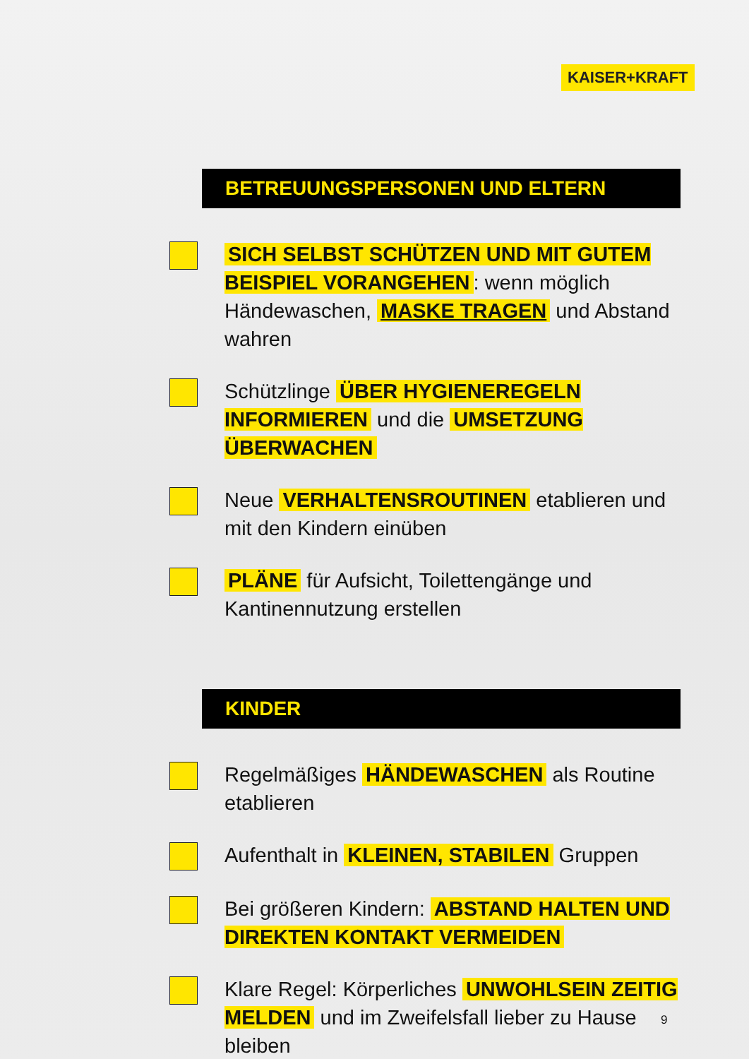KAISER+KRAFT
BETREUUNGSPERSONEN UND ELTERN
SICH SELBST SCHÜTZEN UND MIT GUTEM BEISPIEL VORANGEHEN: wenn möglich Händewaschen, MASKE TRAGEN und Abstand wahren
Schützlinge ÜBER HYGIENEREGELN INFORMIEREN und die UMSETZUNG ÜBERWACHEN
Neue VERHALTENSROUTINEN etablieren und mit den Kindern einüben
PLÄNE für Aufsicht, Toilettengänge und Kantinennutzung erstellen
KINDER
Regelmäßiges HÄNDEWASCHEN als Routine etablieren
Aufenthalt in KLEINEN, STABILEN Gruppen
Bei größeren Kindern: ABSTAND HALTEN UND DIREKTEN KONTAKT VERMEIDEN
Klare Regel: Körperliches UNWOHLSEIN ZEITIG MELDEN und im Zweifelsfall lieber zu Hause bleiben
9